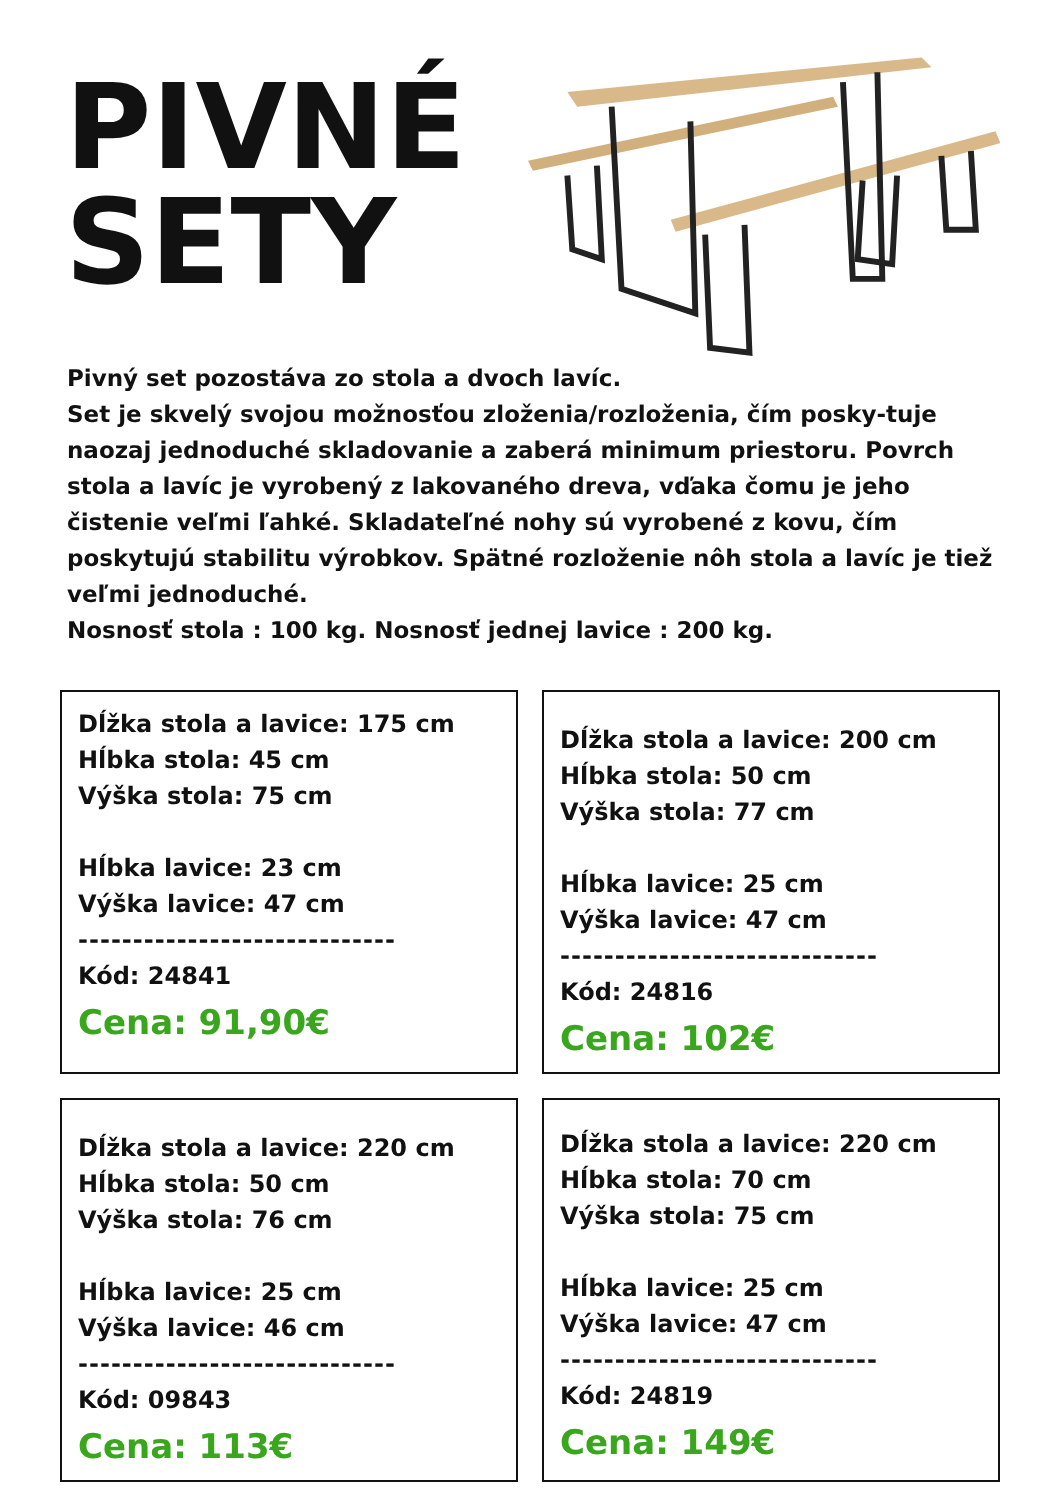PIVNÉ
SETY
Pivný set pozostáva zo stola a dvoch lavíc.
Set je skvelý svojou možnosťou zloženia/rozloženia, čím posky-tuje naozaj jednoduché skladovanie a zaberá minimum priestoru. Povrch stola a lavíc je vyrobený z lakovaného dreva, vďaka čomu je jeho čistenie veľmi ľahké. Skladateľné nohy sú vyrobené z kovu, čím poskytujú stabilitu výrobkov. Spätné rozloženie nôh stola a lavíc je tiež veľmi jednoduché.
Nosnosť stola : 100 kg. Nosnosť jednej lavice : 200 kg.
Dĺžka stola a lavice: 175 cm
Hĺbka stola: 45 cm
Výška stola: 75 cm
Hĺbka lavice: 23 cm
Výška lavice: 47 cm
-----------------------------
Kód: 24841
Cena: 91,90€
Dĺžka stola a lavice: 200 cm
Hĺbka stola: 50 cm
Výška stola: 77 cm
Hĺbka lavice: 25 cm
Výška lavice: 47 cm
-----------------------------
Kód: 24816
Cena: 102€
Dĺžka stola a lavice: 220 cm
Hĺbka stola: 50 cm
Výška stola: 76 cm
Hĺbka lavice: 25 cm
Výška lavice: 46 cm
-----------------------------
Kód: 09843
Cena: 113€
Dĺžka stola a lavice: 220 cm
Hĺbka stola: 70 cm
Výška stola: 75 cm
Hĺbka lavice: 25 cm
Výška lavice: 47 cm
-----------------------------
Kód: 24819
Cena: 149€